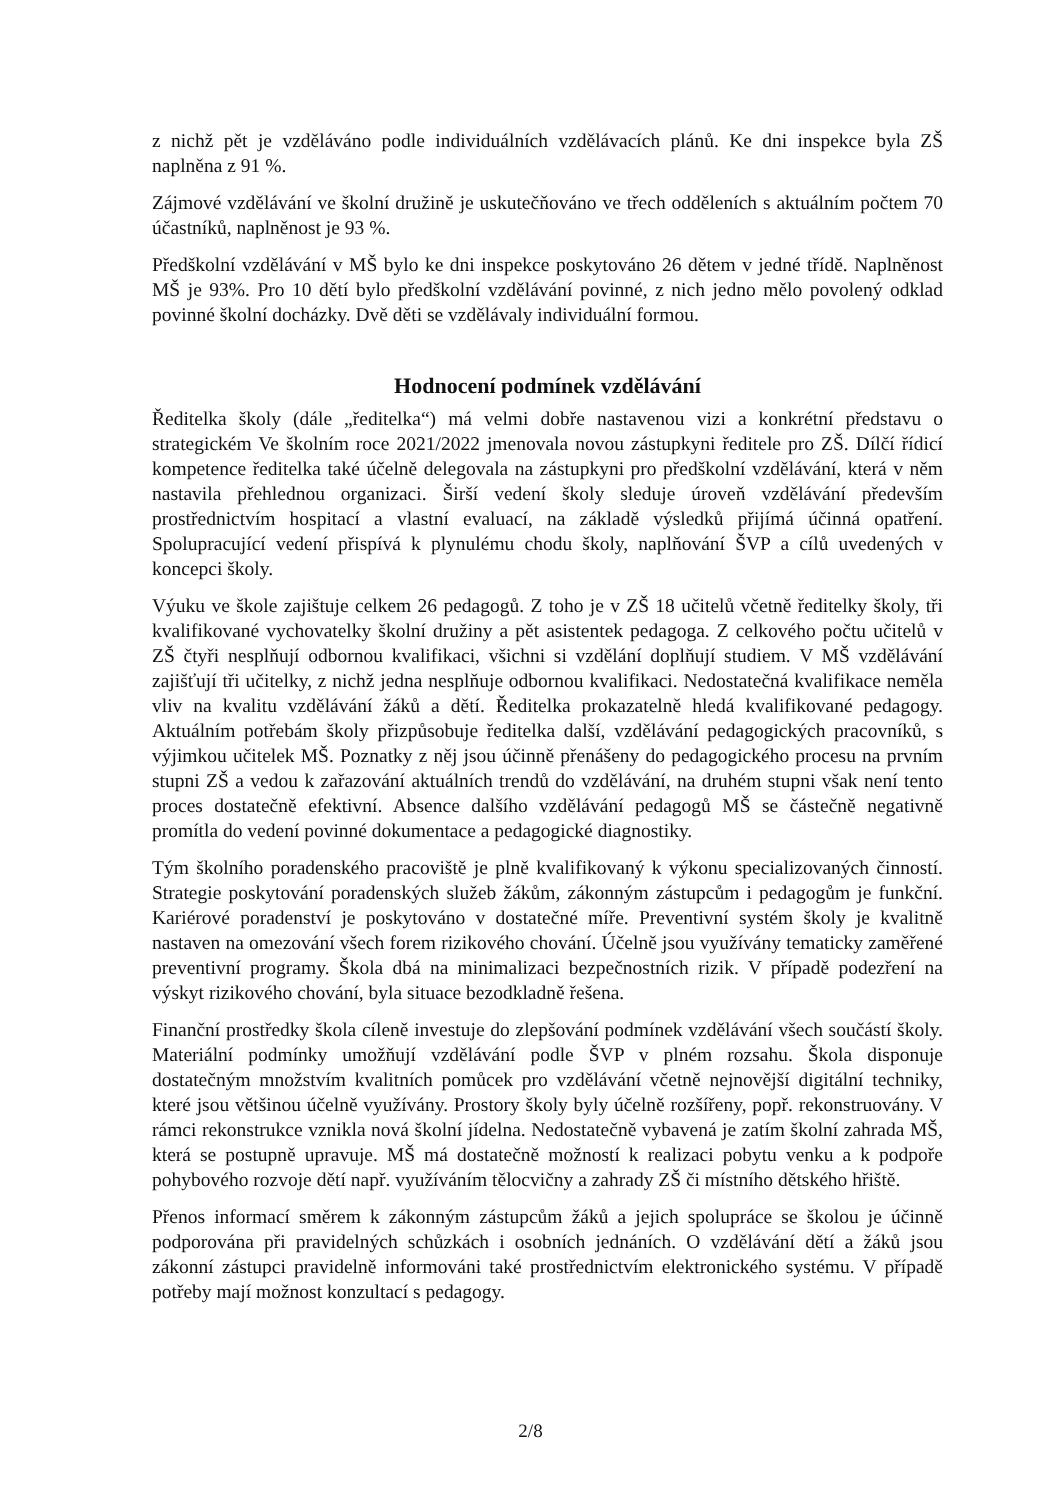z nichž pět je vzděláváno podle individuálních vzdělávacích plánů. Ke dni inspekce byla ZŠ naplněna z 91 %.
Zájmové vzdělávání ve školní družině je uskutečňováno ve třech odděleních s aktuálním počtem 70 účastníků, naplněnost je 93 %.
Předškolní vzdělávání v MŠ bylo ke dni inspekce poskytováno 26 dětem v jedné třídě. Naplněnost MŠ je 93%. Pro 10 dětí bylo předškolní vzdělávání povinné, z nich jedno mělo povolený odklad povinné školní docházky. Dvě děti se vzdělávaly individuální formou.
Hodnocení podmínek vzdělávání
Ředitelka školy (dále „ředitelka“) má velmi dobře nastavenou vizi a konkrétní představu o strategickém Ve školním roce 2021/2022 jmenovala novou zástupkyni ředitele pro ZŠ. Dílčí řídicí kompetence ředitelka také účelně delegovala na zástupkyni pro předškolní vzdělávání, která v něm nastavila přehlednou organizaci. Širší vedení školy sleduje úroveň vzdělávání především prostřednictvím hospitací a vlastní evaluací, na základě výsledků přijímá účinná opatření. Spolupracující vedení přispívá k plynulému chodu školy, naplňování ŠVP a cílů uvedených v koncepci školy.
Výuku ve škole zajištuje celkem 26 pedagogů. Z toho je v ZŠ 18 učitelů včetně ředitelky školy, tři kvalifikované vychovatelky školní družiny a pět asistentek pedagoga. Z celkového počtu učitelů v ZŠ čtyři nesplňují odbornou kvalifikaci, všichni si vzdělání doplňují studiem. V MŠ vzdělávání zajišťují tři učitelky, z nichž jedna nesplňuje odbornou kvalifikaci. Nedostatečná kvalifikace neměla vliv na kvalitu vzdělávání žáků a dětí. Ředitelka prokazatelně hledá kvalifikované pedagogy. Aktuálním potřebám školy přizpůsobuje ředitelka další, vzdělávání pedagogických pracovníků, s výjimkou učitelek MŠ. Poznatky z něj jsou účinně přenášeny do pedagogického procesu na prvním stupni ZŠ a vedou k zařazování aktuálních trendů do vzdělávání, na druhém stupni však není tento proces dostatečně efektivní. Absence dalšího vzdělávání pedagogů MŠ se částečně negativně promítla do vedení povinné dokumentace a pedagogické diagnostiky.
Tým školního poradenského pracoviště je plně kvalifikovaný k výkonu specializovaných činností. Strategie poskytování poradenských služeb žákům, zákonným zástupcům i pedagogům je funkční. Kariérové poradenství je poskytováno v dostatečné míře. Preventivní systém školy je kvalitně nastaven na omezování všech forem rizikového chování. Účelně jsou využívány tematicky zaměřené preventivní programy. Škola dbá na minimalizaci bezpečnostních rizik. V případě podezření na výskyt rizikového chování, byla situace bezodkladně řešena.
Finanční prostředky škola cíleně investuje do zlepšování podmínek vzdělávání všech součástí školy. Materiální podmínky umožňují vzdělávání podle ŠVP v plném rozsahu. Škola disponuje dostatečným množstvím kvalitních pomůcek pro vzdělávání včetně nejnovější digitální techniky, které jsou většinou účelně využívány. Prostory školy byly účelně rozšířeny, popř. rekonstruovány. V rámci rekonstrukce vznikla nová školní jídelna. Nedostatečně vybavená je zatím školní zahrada MŠ, která se postupně upravuje. MŠ má dostatečně možností k realizaci pobytu venku a k podpoře pohybového rozvoje dětí např. využíváním tělocvičny a zahrady ZŠ či místního dětského hřiště.
Přenos informací směrem k zákonným zástupcům žáků a jejich spolupráce se školou je účinně podporována při pravidelných schůzkách i osobních jednáních. O vzdělávání dětí a žáků jsou zákonní zástupci pravidelně informováni také prostřednictvím elektronického systému. V případě potřeby mají možnost konzultací s pedagogy.
2/8